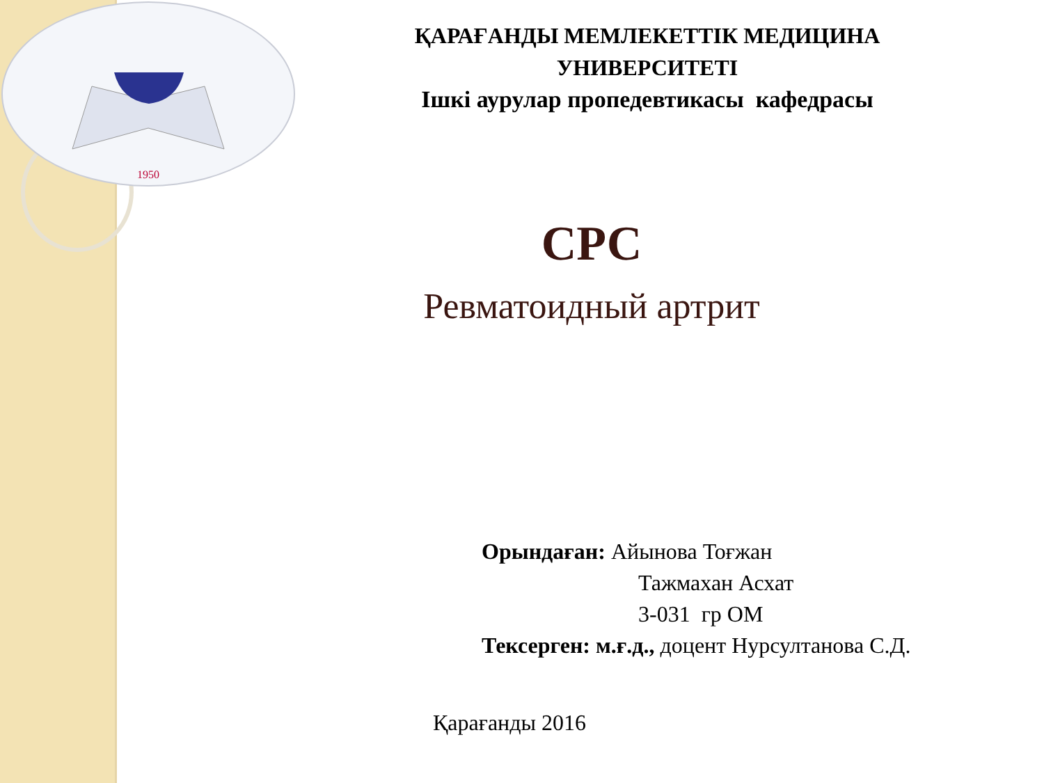1950
ҚАРАҒАНДЫ МЕМЛЕКЕТТІК МЕДИЦИНА
УНИВЕРСИТЕТІ
Ішкі аурулар пропедевтикасы кафедрасы
СРС
Ревматоидный артрит
Орындаған: Айынова Тоғжан
Тажмахан Асхат
3-031 гр ОМ
Тексерген: м.ғ.д., доцент Нурсултанова С.Д.
Қарағанды 2016